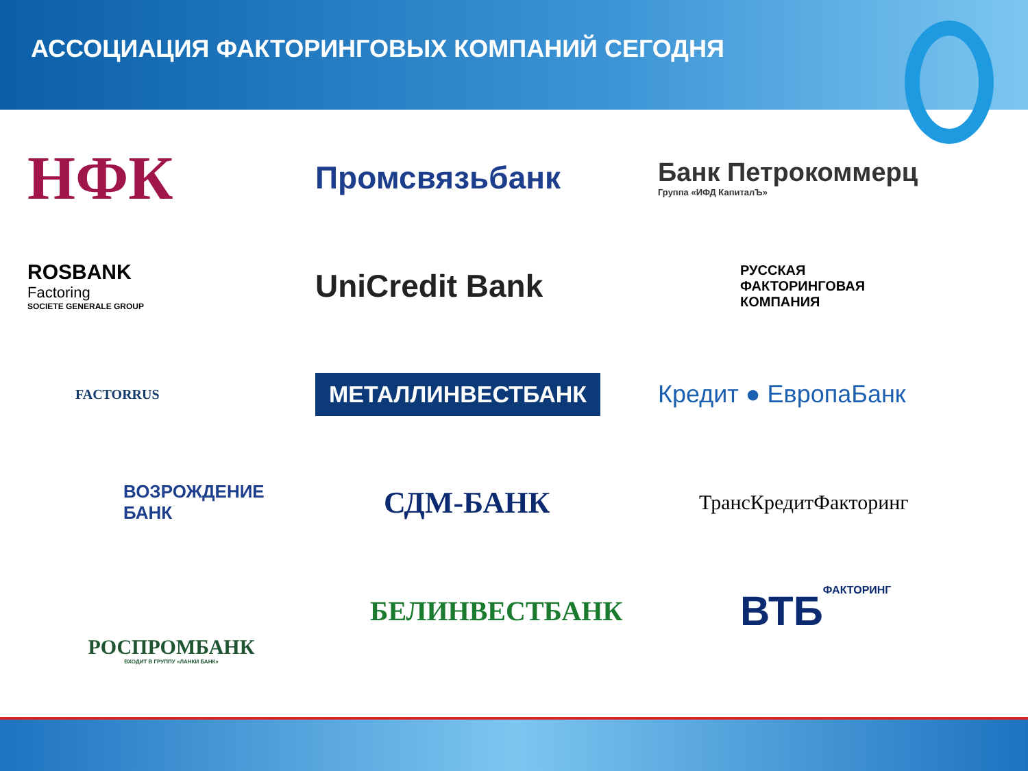АССОЦИАЦИЯ ФАКТОРИНГОВЫХ КОМПАНИЙ СЕГОДНЯ
НФК
Промсвязьбанк
Банк Петрокоммерц
Группа «ИФД КапиталЪ»
ROSBANK
Factoring
SOCIETE GENERALE GROUP
UniCredit Bank
РУССКАЯ
ФАКТОРИНГОВАЯ
КОМПАНИЯ
FACTORRUS
МЕТАЛЛИНВЕСТБАНК
Кредит ● ЕвропаБанк
ВОЗРОЖДЕНИЕ
БАНК
СДМ-БАНК
ТрансКредитФакторинг
РОСПРОМБАНК
ВХОДИТ В ГРУППУ «ЛАНКИ БАНК»
БЕЛИНВЕСТБАНК
ВТБ ФАКТОРИНГ